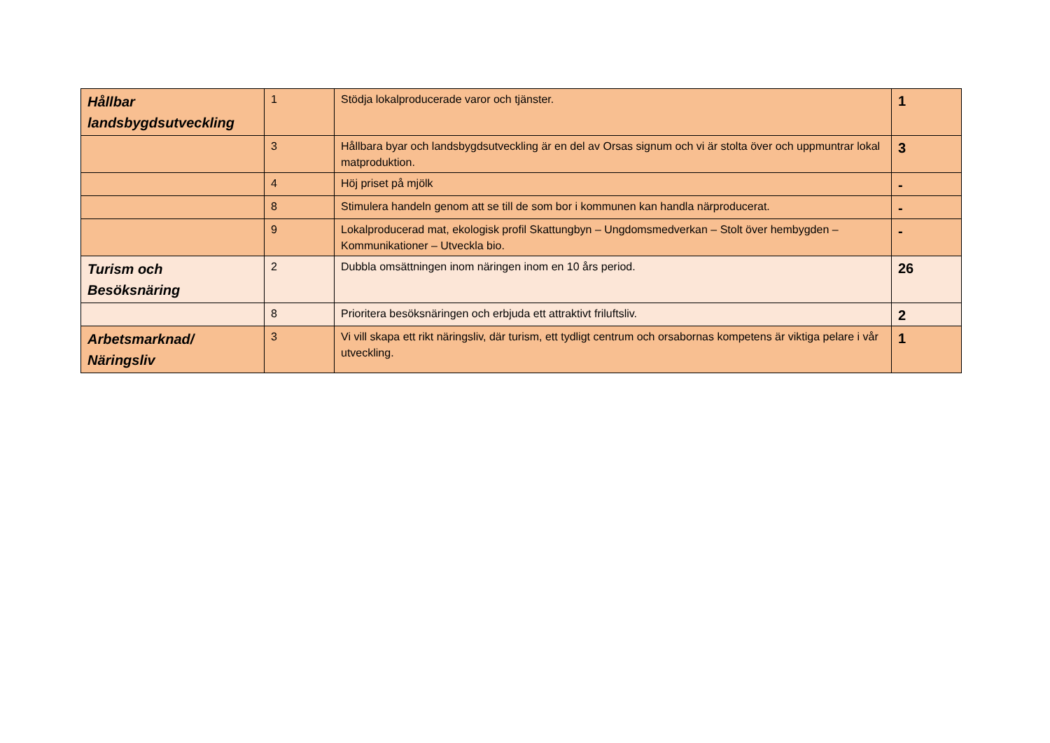| Hållbar landsbygdsutveckling | 1 | Stödja lokalproducerade varor och tjänster. | 1 |
| | 3 | Hållbara byar och landsbygdsutveckling är en del av Orsas signum och vi är stolta över och uppmuntrar lokal matproduktion. | 3 |
| | 4 | Höj priset på mjölk | - |
| | 8 | Stimulera handeln genom att se till de som bor i kommunen kan handla närproducerat. | - |
| | 9 | Lokalproducerad mat, ekologisk profil Skattungbyn – Ungdomsmedverkan – Stolt över hembygden – Kommunikationer – Utveckla bio. | - |
| Turism och Besöksnäring | 2 | Dubbla omsättningen inom näringen inom en 10 års period. | 26 |
| | 8 | Prioritera besöksnäringen och erbjuda ett attraktivt friluftsliv. | 2 |
| Arbetsmarknad/ Näringsliv | 3 | Vi vill skapa ett rikt näringsliv, där turism, ett tydligt centrum och orsabornas kompetens är viktiga pelare i vår utveckling. | 1 |